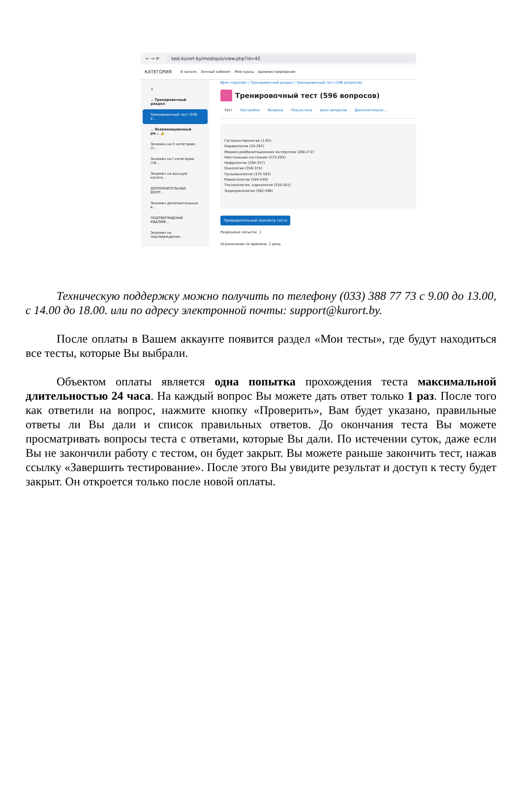← → ⟳ test.kurort.by/mod/quiz/view.php?id=42
КАТЕГОРИЯ В начало Личный кабинет Мои курсы Администрирование
×
⌄ Тренировочный раздел
Тренировочный тест (596 в...
⌄ Экзаменационный ра... 🔒
Экзамен на II категорию (1...
Экзамен на I категорию (18...
Экзамен на высшую катего...
ДОПОЛНИТЕЛЬНЫЕ ВОПР...
Экзамен дополнительные в...
ПОДТВЕРЖДЕНИЕ КВАЛИФ...
Экзамен на подтверждение...
Врач-терапевт / Тренировочный раздел / Тренировочный тест (596 вопросов)
Тренировочный тест (596 вопросов)
Тест Настройки Вопросы Результаты Банк вопросов Дополнительно ⌄
Гастроэнтерология (1-63)
Кардиология (34-267)
Медико-реабилитационная экспертиза (268-272)
Неотложные состояния (273-293)
Нефрология (294-357)
Онкология (358-374)
Пульмонология (375-503)
Ревматология (504-549)
Токсикология, наркология (550-561)
Эндокринология (562-596)
Предварительный просмотр теста
Разрешено попыток: 1
Ограничение по времени: 1 день
Техническую поддержку можно получить по телефону (033) 388 77 73 с 9.00 до 13.00, с 14.00 до 18.00. или по адресу электронной почты: support@kurort.by.
После оплаты в Вашем аккаунте появится раздел «Мои тесты», где будут находиться все тесты, которые Вы выбрали.
Объектом оплаты является одна попытка прохождения теста максимальной длительностью 24 часа. На каждый вопрос Вы можете дать ответ только 1 раз. После того как ответили на вопрос, нажмите кнопку «Проверить», Вам будет указано, правильные ответы ли Вы дали и список правильных ответов. До окончания теста Вы можете просматривать вопросы теста с ответами, которые Вы дали. По истечении суток, даже если Вы не закончили работу с тестом, он будет закрыт. Вы можете раньше закончить тест, нажав ссылку «Завершить тестирование». После этого Вы увидите результат и доступ к тесту будет закрыт. Он откроется только после новой оплаты.